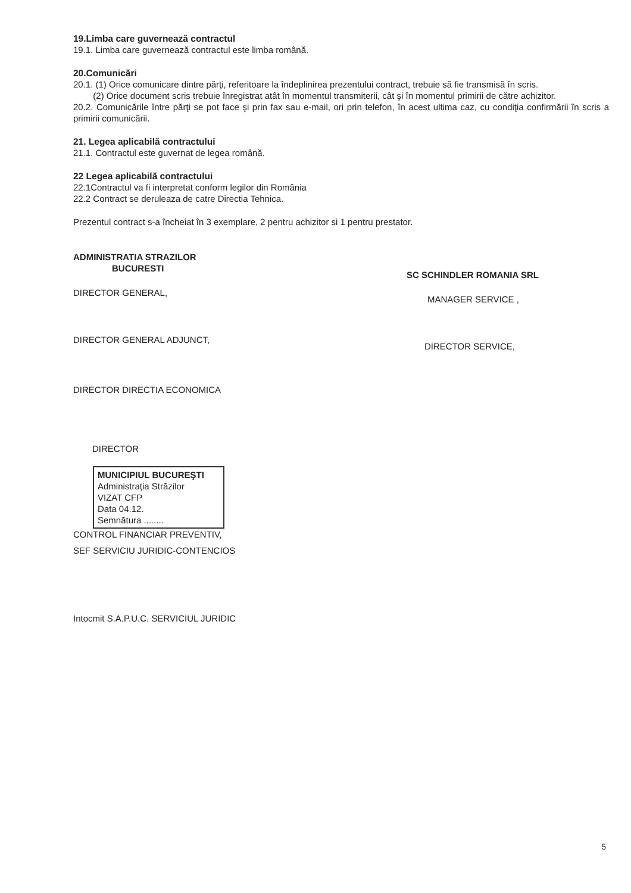19.Limba care guvernează contractul
19.1. Limba care guvernează contractul este limba română.
20.Comunicări
20.1. (1) Orice comunicare dintre părţi, referitoare la îndeplinirea prezentului contract, trebuie să fie transmisă în scris.
(2) Orice document scris trebuie înregistrat atât în momentul transmiterii, cât şi în momentul primirii de către achizitor.
20.2. Comunicările între părţi se pot face şi prin fax sau e-mail, ori prin telefon, în acest ultima caz, cu condiţia confirmării în scris a primirii comunicării.
21. Legea aplicabilă contractului
21.1. Contractul este guvernat de legea română.
22 Legea aplicabilă contractului
22.1Contractul va fi interpretat conform legilor din România
22.2 Contract se deruleaza de catre Directia Tehnica.
Prezentul contract s-a încheiat în 3 exemplare, 2 pentru achizitor si 1 pentru prestator.
ADMINISTRATIA STRAZILOR
BUCURESTI
DIRECTOR GENERAL,
DIRECTOR GENERAL ADJUNCT,
DIRECTOR DIRECTIA ECONOMICA
DIRECTOR
MUNICIPIUL BUCUREŞTI
Administraţia Străzilor
VIZAT CFP
Data 04.12.
Semnătura ........
CONTROL FINANCIAR PREVENTIV,
SEF SERVICIU JURIDIC-CONTENCIOS
Intocmit S.A.P.U.C. SERVICIUL JURIDIC
SC SCHINDLER ROMANIA SRL
MANAGER SERVICE ,
DIRECTOR SERVICE,
5